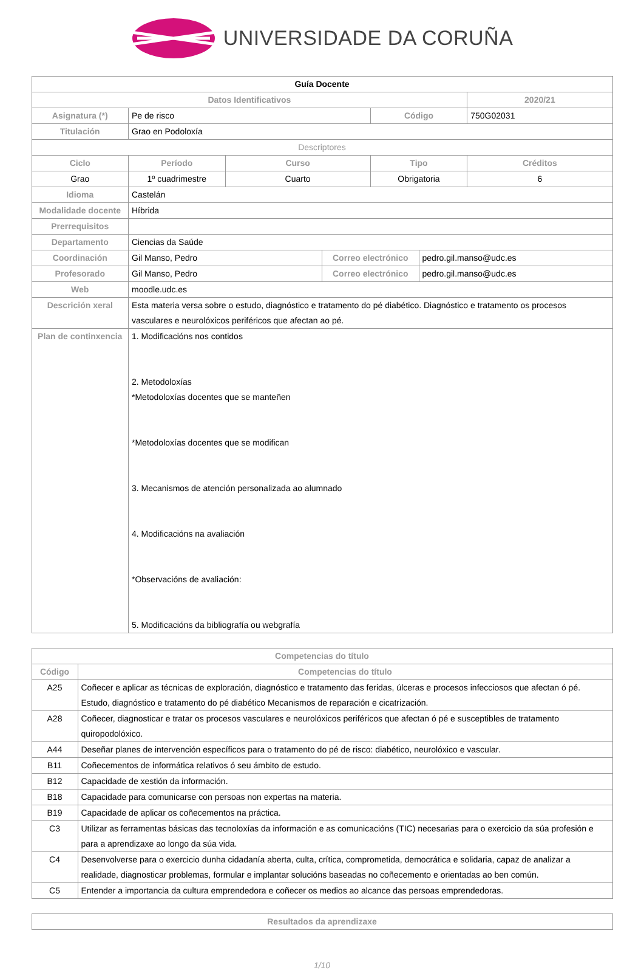UNIVERSIDADE DA CORUÑA
| Guía Docente | | | | | | |
| Datos Identificativos | | | | | | 2020/21 |
| Asignatura (*) | Pe de risco | | | Código | | 750G02031 |
| Titulación | Grao en Podoloxía | | | | | |
| Descriptores | | | | | | |
| Ciclo | Período | Curso | | Tipo | | Créditos |
| Grao | 1º cuadrimestre | Cuarto | | Obrigatoria | | 6 |
| Idioma | Castelán | | | | | |
| Modalidade docente | Híbrida | | | | | |
| Prerrequisitos | | | | | | |
| Departamento | Ciencias da Saúde | | | | | |
| Coordinación | Gil Manso, Pedro | | Correo electrónico | | pedro.gil.manso@udc.es | |
| Profesorado | Gil Manso, Pedro | | Correo electrónico | | pedro.gil.manso@udc.es | |
| Web | moodle.udc.es | | | | | |
| Descrición xeral | Esta materia versa sobre o estudo, diagnóstico e tratamento do pé diabético. Diagnóstico e tratamento os procesos vasculares e neurolóxicos periféricos que afectan ao pé. | | | | | |
| Plan de continxencia | 1. Modificacións nos contidos 2. Metodoloxías *Metodoloxías docentes que se manteñen *Metodoloxías docentes que se modifican 3. Mecanismos de atención personalizada ao alumnado 4. Modificacións na avaliación *Observacións de avaliación: 5. Modificacións da bibliografía ou webgrafía | | | | | |
| Competencias do título | |
| --- | --- |
| Código | Competencias do título |
| A25 | Coñecer e aplicar as técnicas de exploración, diagnóstico e tratamento das feridas, úlceras e procesos infecciosos que afectan ó pé. Estudo, diagnóstico e tratamento do pé diabético Mecanismos de reparación e cicatrización. |
| A28 | Coñecer, diagnosticar e tratar os procesos vasculares e neurolóxicos periféricos que afectan ó pé e susceptibles de tratamento quiropodolóxico. |
| A44 | Deseñar planes de intervención específicos para o tratamento do pé de risco: diabético, neurolóxico e vascular. |
| B11 | Coñecementos de informática relativos ó seu ámbito de estudo. |
| B12 | Capacidade de xestión da información. |
| B18 | Capacidade para comunicarse con persoas non expertas na materia. |
| B19 | Capacidade de aplicar os coñecementos na práctica. |
| C3 | Utilizar as ferramentas básicas das tecnoloxías da información e as comunicacións (TIC) necesarias para o exercicio da súa profesión e para a aprendizaxe ao longo da súa vida. |
| C4 | Desenvolverse para o exercicio dunha cidadanía aberta, culta, crítica, comprometida, democrática e solidaria, capaz de analizar a realidade, diagnosticar problemas, formular e implantar solucións baseadas no coñecemento e orientadas ao ben común. |
| C5 | Entender a importancia da cultura emprendedora e coñecer os medios ao alcance das persoas emprendedoras. |
| Resultados da aprendizaxe |
| --- |
1/10